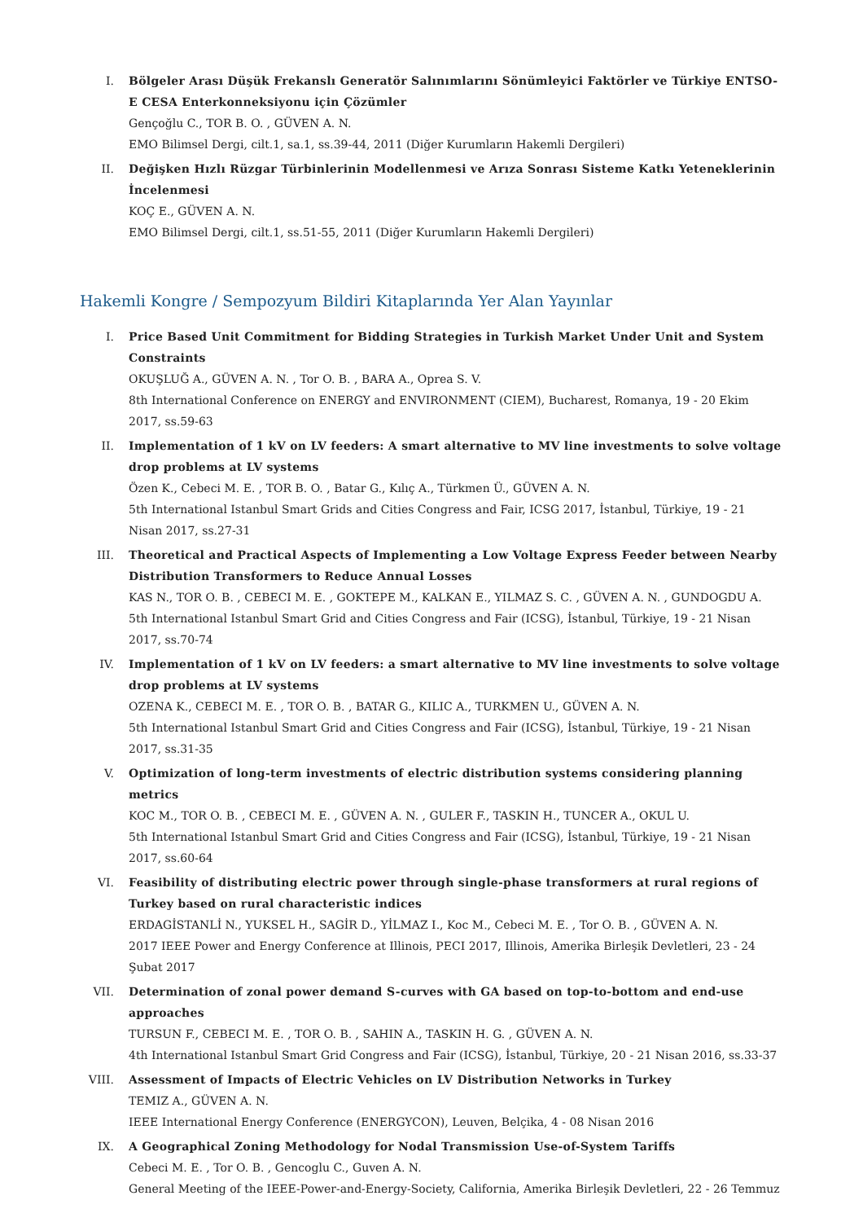I. Bölgeler Arası Düşük Frekanslı Generatör Salınımlarını Sönümleyici Faktörler ve Türkiye ENTSO-E CESA Enterkonneksiyonu için Çözümler
Gençoğlu C., TOR B. O. , GÜVEN A. N.
EMO Bilimsel Dergi, cilt.1, sa.1, ss.39-44, 2011 (Diğer Kurumların Hakemli Dergileri)
II. Değişken Hızlı Rüzgar Türbinlerinin Modellenmesi ve Arıza Sonrası Sisteme Katkı Yeteneklerinin İncelenmesi
KOÇ E., GÜVEN A. N.
EMO Bilimsel Dergi, cilt.1, ss.51-55, 2011 (Diğer Kurumların Hakemli Dergileri)
Hakemli Kongre / Sempozyum Bildiri Kitaplarında Yer Alan Yayınlar
I. Price Based Unit Commitment for Bidding Strategies in Turkish Market Under Unit and System Constraints
OKUŞLUĞ A., GÜVEN A. N. , Tor O. B. , BARA A., Oprea S. V.
8th International Conference on ENERGY and ENVIRONMENT (CIEM), Bucharest, Romanya, 19 - 20 Ekim 2017, ss.59-63
II. Implementation of 1 kV on LV feeders: A smart alternative to MV line investments to solve voltage drop problems at LV systems
Özen K., Cebeci M. E. , TOR B. O. , Batar G., Kılıç A., Türkmen Ü., GÜVEN A. N.
5th International Istanbul Smart Grids and Cities Congress and Fair, ICSG 2017, İstanbul, Türkiye, 19 - 21 Nisan 2017, ss.27-31
III. Theoretical and Practical Aspects of Implementing a Low Voltage Express Feeder between Nearby Distribution Transformers to Reduce Annual Losses
KAS N., TOR O. B. , CEBECI M. E. , GOKTEPE M., KALKAN E., YILMAZ S. C. , GÜVEN A. N. , GUNDOGDU A.
5th International Istanbul Smart Grid and Cities Congress and Fair (ICSG), İstanbul, Türkiye, 19 - 21 Nisan 2017, ss.70-74
IV. Implementation of 1 kV on LV feeders: a smart alternative to MV line investments to solve voltage drop problems at LV systems
OZENA K., CEBECI M. E. , TOR O. B. , BATAR G., KILIC A., TURKMEN U., GÜVEN A. N.
5th International Istanbul Smart Grid and Cities Congress and Fair (ICSG), İstanbul, Türkiye, 19 - 21 Nisan 2017, ss.31-35
V. Optimization of long-term investments of electric distribution systems considering planning metrics
KOC M., TOR O. B. , CEBECI M. E. , GÜVEN A. N. , GULER F., TASKIN H., TUNCER A., OKUL U.
5th International Istanbul Smart Grid and Cities Congress and Fair (ICSG), İstanbul, Türkiye, 19 - 21 Nisan 2017, ss.60-64
VI. Feasibility of distributing electric power through single-phase transformers at rural regions of Turkey based on rural characteristic indices
ERDAGİSTANLİ N., YUKSEL H., SAGİR D., YİLMAZ I., Koc M., Cebeci M. E. , Tor O. B. , GÜVEN A. N.
2017 IEEE Power and Energy Conference at Illinois, PECI 2017, Illinois, Amerika Birleşik Devletleri, 23 - 24 Şubat 2017
VII. Determination of zonal power demand S-curves with GA based on top-to-bottom and end-use approaches
TURSUN F., CEBECI M. E. , TOR O. B. , SAHIN A., TASKIN H. G. , GÜVEN A. N.
4th International Istanbul Smart Grid Congress and Fair (ICSG), İstanbul, Türkiye, 20 - 21 Nisan 2016, ss.33-37
VIII.
Assessment of Impacts of Electric Vehicles on LV Distribution Networks in Turkey
TEMIZ A., GÜVEN A. N.
IEEE International Energy Conference (ENERGYCON), Leuven, Belçika, 4 - 08 Nisan 2016
IX. A Geographical Zoning Methodology for Nodal Transmission Use-of-System Tariffs
Cebeci M. E. , Tor O. B. , Gencoglu C., Guven A. N.
General Meeting of the IEEE-Power-and-Energy-Society, California, Amerika Birleşik Devletleri, 22 - 26 Temmuz